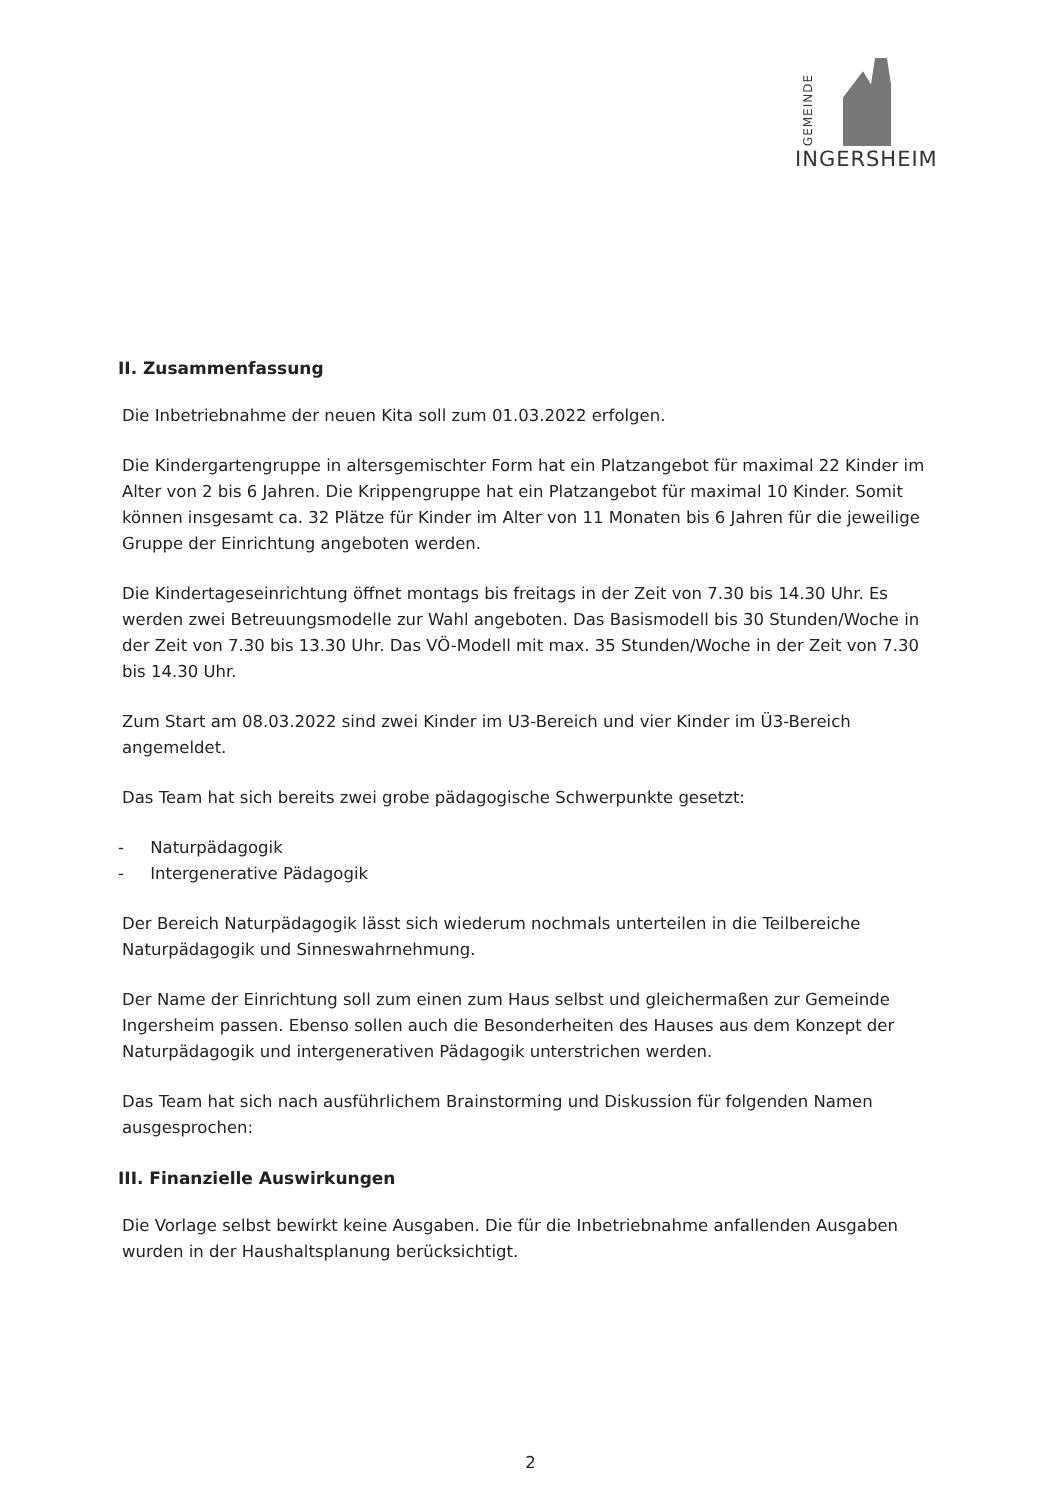GEMEINDE
INGERSHEIM
II. Zusammenfassung
Die Inbetriebnahme der neuen Kita soll zum 01.03.2022 erfolgen.
Die Kindergartengruppe in altersgemischter Form hat ein Platzangebot für maximal 22 Kinder im Alter von 2 bis 6 Jahren. Die Krippengruppe hat ein Platzangebot für maximal 10 Kinder. Somit können insgesamt ca. 32 Plätze für Kinder im Alter von 11 Monaten bis 6 Jahren für die jeweilige Gruppe der Einrichtung angeboten werden.
Die Kindertageseinrichtung öffnet montags bis freitags in der Zeit von 7.30 bis 14.30 Uhr. Es werden zwei Betreuungsmodelle zur Wahl angeboten. Das Basismodell bis 30 Stunden/Woche in der Zeit von 7.30 bis 13.30 Uhr. Das VÖ-Modell mit max. 35 Stunden/Woche in der Zeit von 7.30 bis 14.30 Uhr.
Zum Start am 08.03.2022 sind zwei Kinder im U3-Bereich und vier Kinder im Ü3-Bereich angemeldet.
Das Team hat sich bereits zwei grobe pädagogische Schwerpunkte gesetzt:
- Naturpädagogik
- Intergenerative Pädagogik
Der Bereich Naturpädagogik lässt sich wiederum nochmals unterteilen in die Teilbereiche Naturpädagogik und Sinneswahrnehmung.
Der Name der Einrichtung soll zum einen zum Haus selbst und gleichermaßen zur Gemeinde Ingersheim passen. Ebenso sollen auch die Besonderheiten des Hauses aus dem Konzept der Naturpädagogik und intergenerativen Pädagogik unterstrichen werden.
Das Team hat sich nach ausführlichem Brainstorming und Diskussion für folgenden Namen ausgesprochen:
III. Finanzielle Auswirkungen
Die Vorlage selbst bewirkt keine Ausgaben. Die für die Inbetriebnahme anfallenden Ausgaben wurden in der Haushaltsplanung berücksichtigt.
2